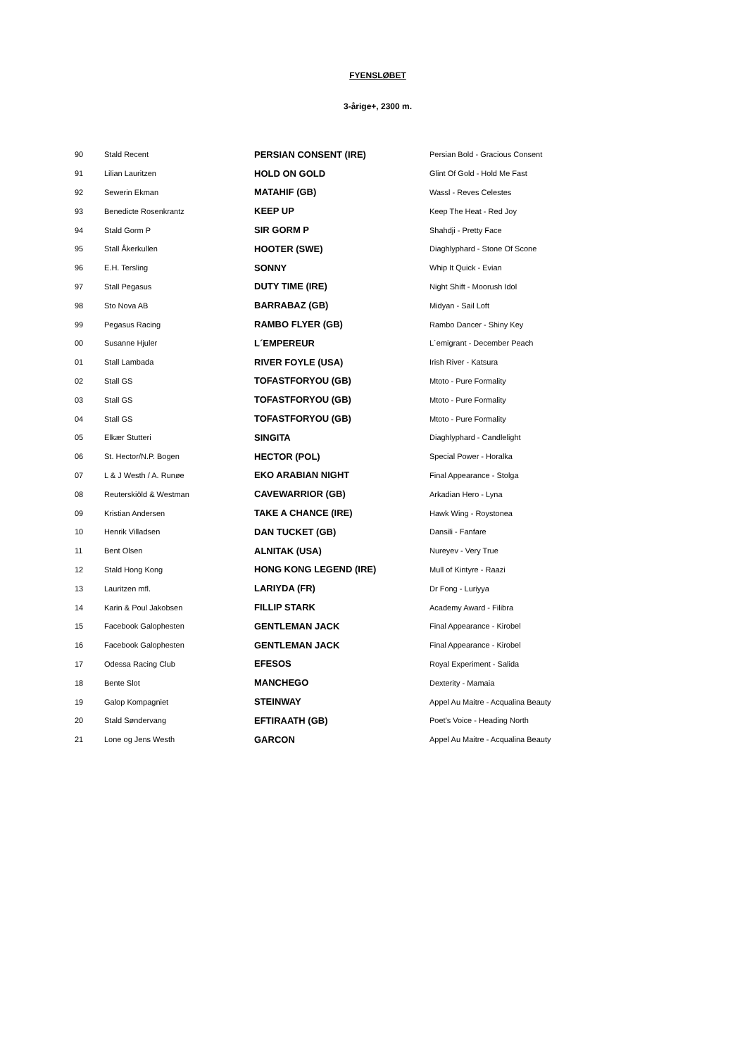FYENSLØBET
3-årige+, 2300 m.
| 90 | Stald Recent | PERSIAN CONSENT (IRE) | Persian Bold - Gracious Consent |
| 91 | Lilian Lauritzen | HOLD ON GOLD | Glint Of Gold - Hold Me Fast |
| 92 | Sewerin Ekman | MATAHIF (GB) | Wassl - Reves Celestes |
| 93 | Benedicte Rosenkrantz | KEEP UP | Keep The Heat - Red Joy |
| 94 | Stald Gorm P | SIR GORM P | Shahdji - Pretty Face |
| 95 | Stall Åkerkullen | HOOTER (SWE) | Diaghlyphard - Stone Of Scone |
| 96 | E.H. Tersling | SONNY | Whip It Quick - Evian |
| 97 | Stall Pegasus | DUTY TIME (IRE) | Night Shift - Moorush Idol |
| 98 | Sto Nova AB | BARRABAZ (GB) | Midyan - Sail Loft |
| 99 | Pegasus Racing | RAMBO FLYER (GB) | Rambo Dancer - Shiny Key |
| 00 | Susanne Hjuler | L´EMPEREUR | L´emigrant - December Peach |
| 01 | Stall Lambada | RIVER FOYLE (USA) | Irish River - Katsura |
| 02 | Stall GS | TOFASTFORYOU (GB) | Mtoto - Pure Formality |
| 03 | Stall GS | TOFASTFORYOU (GB) | Mtoto - Pure Formality |
| 04 | Stall GS | TOFASTFORYOU (GB) | Mtoto - Pure Formality |
| 05 | Elkær Stutteri | SINGITA | Diaghlyphard - Candlelight |
| 06 | St. Hector/N.P. Bogen | HECTOR (POL) | Special Power - Horalka |
| 07 | L & J Westh / A. Runøe | EKO ARABIAN NIGHT | Final Appearance - Stolga |
| 08 | Reuterskiöld & Westman | CAVEWARRIOR (GB) | Arkadian Hero - Lyna |
| 09 | Kristian Andersen | TAKE A CHANCE (IRE) | Hawk Wing - Roystonea |
| 10 | Henrik Villadsen | DAN TUCKET (GB) | Dansili - Fanfare |
| 11 | Bent Olsen | ALNITAK (USA) | Nureyev - Very True |
| 12 | Stald Hong Kong | HONG KONG LEGEND (IRE) | Mull of Kintyre - Raazi |
| 13 | Lauritzen mfl. | LARIYDA (FR) | Dr Fong - Luriyya |
| 14 | Karin & Poul Jakobsen | FILLIP STARK | Academy Award - Filibra |
| 15 | Facebook Galophesten | GENTLEMAN JACK | Final Appearance - Kirobel |
| 16 | Facebook Galophesten | GENTLEMAN JACK | Final Appearance - Kirobel |
| 17 | Odessa Racing Club | EFESOS | Royal Experiment - Salida |
| 18 | Bente Slot | MANCHEGO | Dexterity - Mamaia |
| 19 | Galop Kompagniet | STEINWAY | Appel Au Maitre - Acqualina Beauty |
| 20 | Stald Søndervang | EFTIRAATH (GB) | Poet's Voice - Heading North |
| 21 | Lone og Jens Westh | GARCON | Appel Au Maitre - Acqualina Beauty |